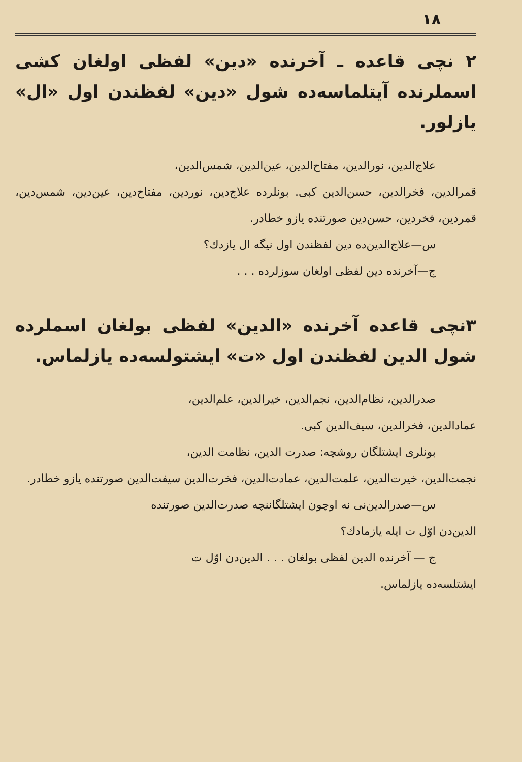١٨
٢ نچی قاعده ـ آخرنده «دین» لفظی اولغان کشی اسملرنده آیتلماسه‌ده شول «دین» لفظندن اول «ال» یازلور.
علاج‌الدین، نورالدین، مفتاح‌الدین، عین‌الدین، شمس‌الدین،
قمرالدین، فخرالدین، حسن‌الدین کبی. بونلرده علاج‌دین، نوردین، مفتاح‌دین، عین‌دین، شمس‌دین، قمردین، فخردین، حسن‌دین صورتنده یازو خطادر.
س—علاج‌الدین‌ده دین لفظندن اول نیگه ال یازدك؟
ج—آخرنده دین لفظی اولغان سوزلرده . . .
٣نچی قاعده آخرنده «الدین» لفظی بولغان اسملرده شول الدین لفظندن اول «ت» ایشتولسه‌ده یازلماس.
صدرالدین، نظام‌الدین، نجم‌الدین، خیرالدین، علم‌الدین،
عمادالدین، فخرالدین، سیف‌الدین کبی.
بونلری ایشتلگان روشچه: صدرت الدین، نظامت الدین،
نجمت‌الدین، خیرت‌الدین، علمت‌الدین، عمادت‌الدین، فخرت‌الدین سیفت‌الدین صورتنده یازو خطادر.
س—صدرالدین‌نی نه اوچون ایشتلگاننچه صدرت‌الدین صورتنده
الدین‌دن اوّل ت ایله یازمادك؟
ج — آخرنده الدین لفظی بولغان . . . الدین‌دن اوّل ت
ایشتلسه‌ده یازلماس.